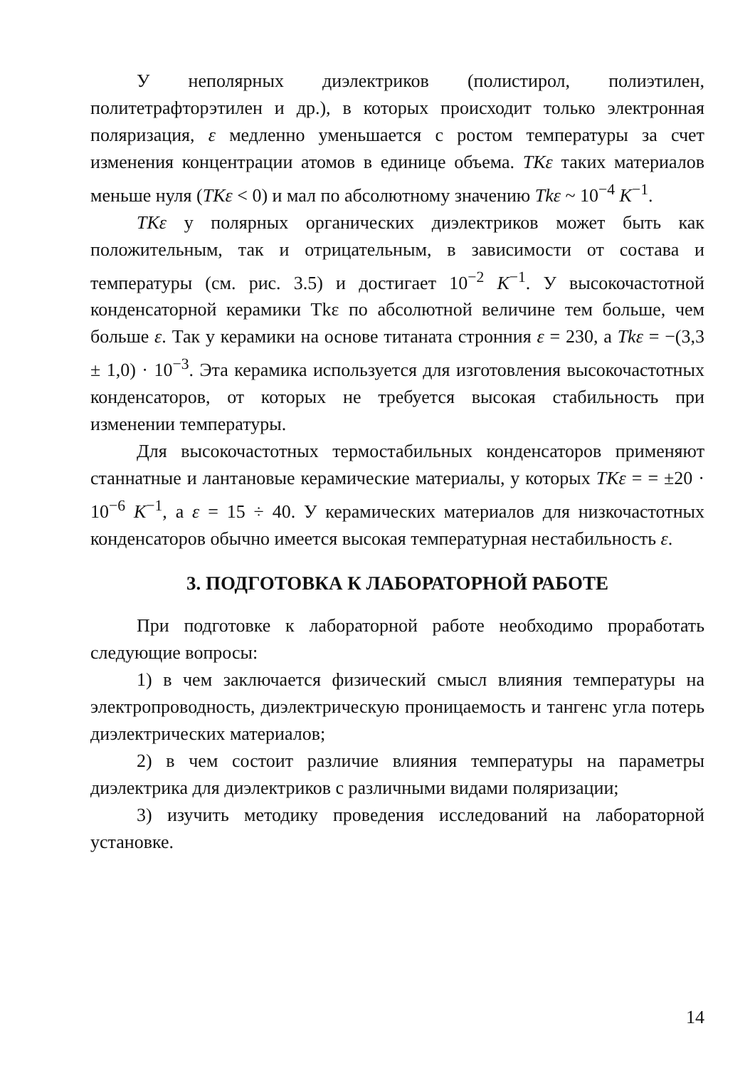У неполярных диэлектриков (полистирол, полиэтилен, политетрафторэтилен и др.), в которых происходит только электронная поляризация, ε медленно уменьшается с ростом температуры за счет изменения концентрации атомов в единице объема. TKε таких материалов меньше нуля (TKε < 0) и мал по абсолютному значению Tkε ~ 10<sup>−4</sup> K<sup>−1</sup>.
TKε у полярных органических диэлектриков может быть как положительным, так и отрицательным, в зависимости от состава и температуры (см. рис. 3.5) и достигает 10<sup>−2</sup> K<sup>−1</sup>. У высокочастотной конденсаторной керамики Tkε по абсолютной величине тем больше, чем больше ε. Так у керамики на основе титаната стронния ε = 230, а Tkε = −(3,3 ± 1,0) · 10<sup>−3</sup>. Эта керамика используется для изготовления высокочастотных конденсаторов, от которых не требуется высокая стабильность при изменении температуры.
Для высокочастотных термостабильных конденсаторов применяют станнатные и лантановые керамические материалы, у которых TKε = = ±20 · 10<sup>−6</sup> K<sup>−1</sup>, а ε = 15 ÷ 40. У керамических материалов для низкочастотных конденсаторов обычно имеется высокая температурная нестабильность ε.
3. ПОДГОТОВКА К ЛАБОРАТОРНОЙ РАБОТЕ
При подготовке к лабораторной работе необходимо проработать следующие вопросы:
1) в чем заключается физический смысл влияния температуры на электропроводность, диэлектрическую проницаемость и тангенс угла потерь диэлектрических материалов;
2) в чем состоит различие влияния температуры на параметры диэлектрика для диэлектриков с различными видами поляризации;
3) изучить методику проведения исследований на лабораторной установке.
14